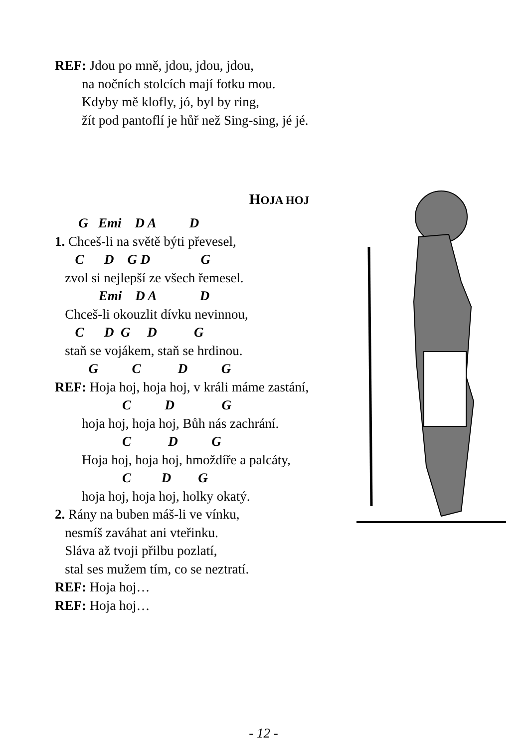REF: Jdou po mně, jdou, jdou, jdou,
na nočních stolcích mají fotku mou.
Kdyby mě klofly, jó, byl by ring,
žít pod pantoflí je hůř než Sing-sing, jé jé.
HOJA HOJ
G Emi D A D
1. Chceš-li na světě býti převesel,
C D G D G
zvol si nejlepší ze všech řemesel.
Emi D A D
Chceš-li okouzlit dívku nevinnou,
C D G D G
staň se vojákem, staň se hrdinou.
G C D G
REF: Hoja hoj, hoja hoj, v králi máme zastání,
C D G
hoja hoj, hoja hoj, Bůh nás zachrání.
C D G
Hoja hoj, hoja hoj, hmoždíře a palcáty,
C D G
hoja hoj, hoja hoj, holky okatý.
2. Rány na buben máš-li ve vínku,
nesmíš zaváhat ani vteřinku.
Sláva až tvoji přilbu pozlatí,
stal ses mužem tím, co se neztratí.
REF: Hoja hoj…
REF: Hoja hoj…
- 12 -